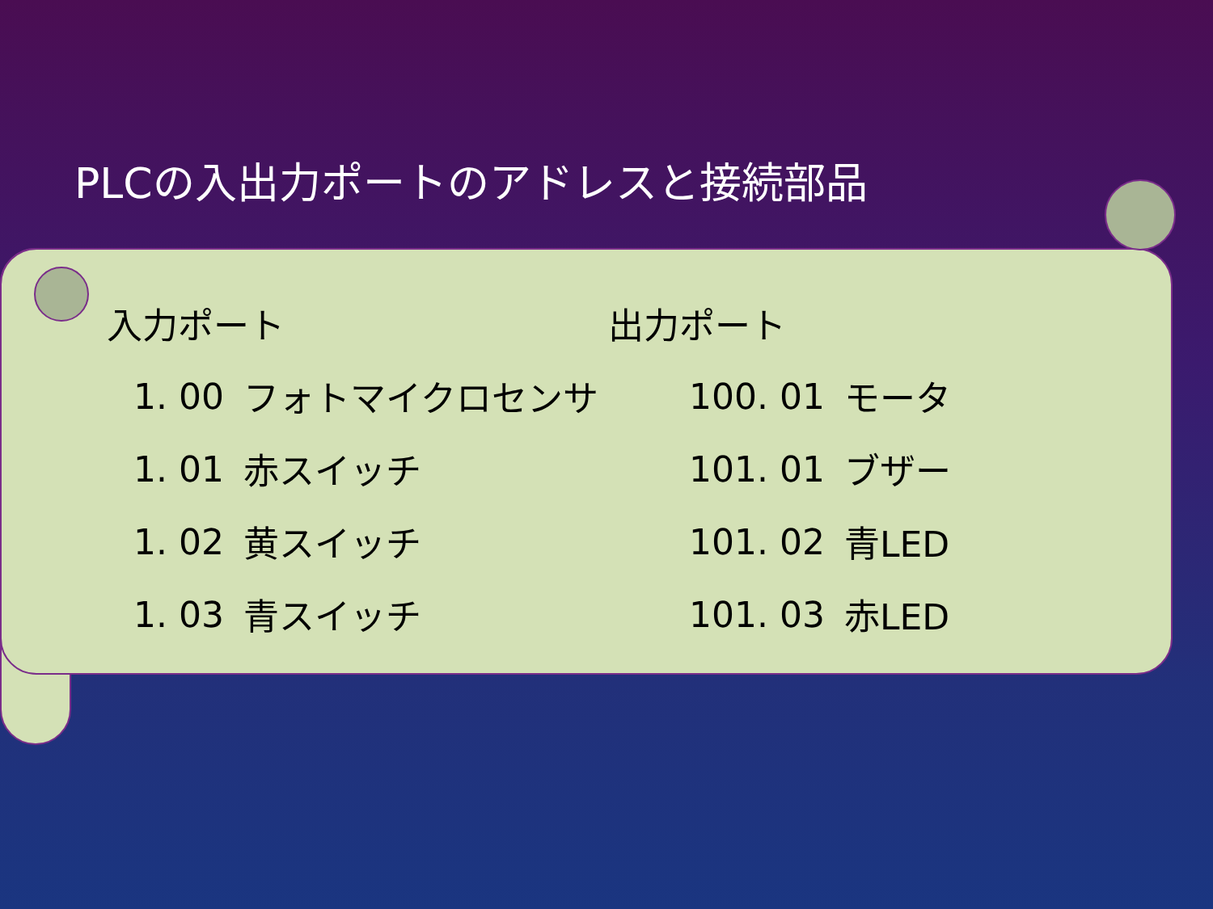PLCの入出力ポートのアドレスと接続部品
| 入力ポート | | 出力ポート | |
| --- | --- | --- | --- |
| 1. 00 | フォトマイクロセンサ | 100. 01 | モータ |
| 1. 01 | 赤スイッチ | 101. 01 | ブザー |
| 1. 02 | 黄スイッチ | 101. 02 | 青LED |
| 1. 03 | 青スイッチ | 101. 03 | 赤LED |